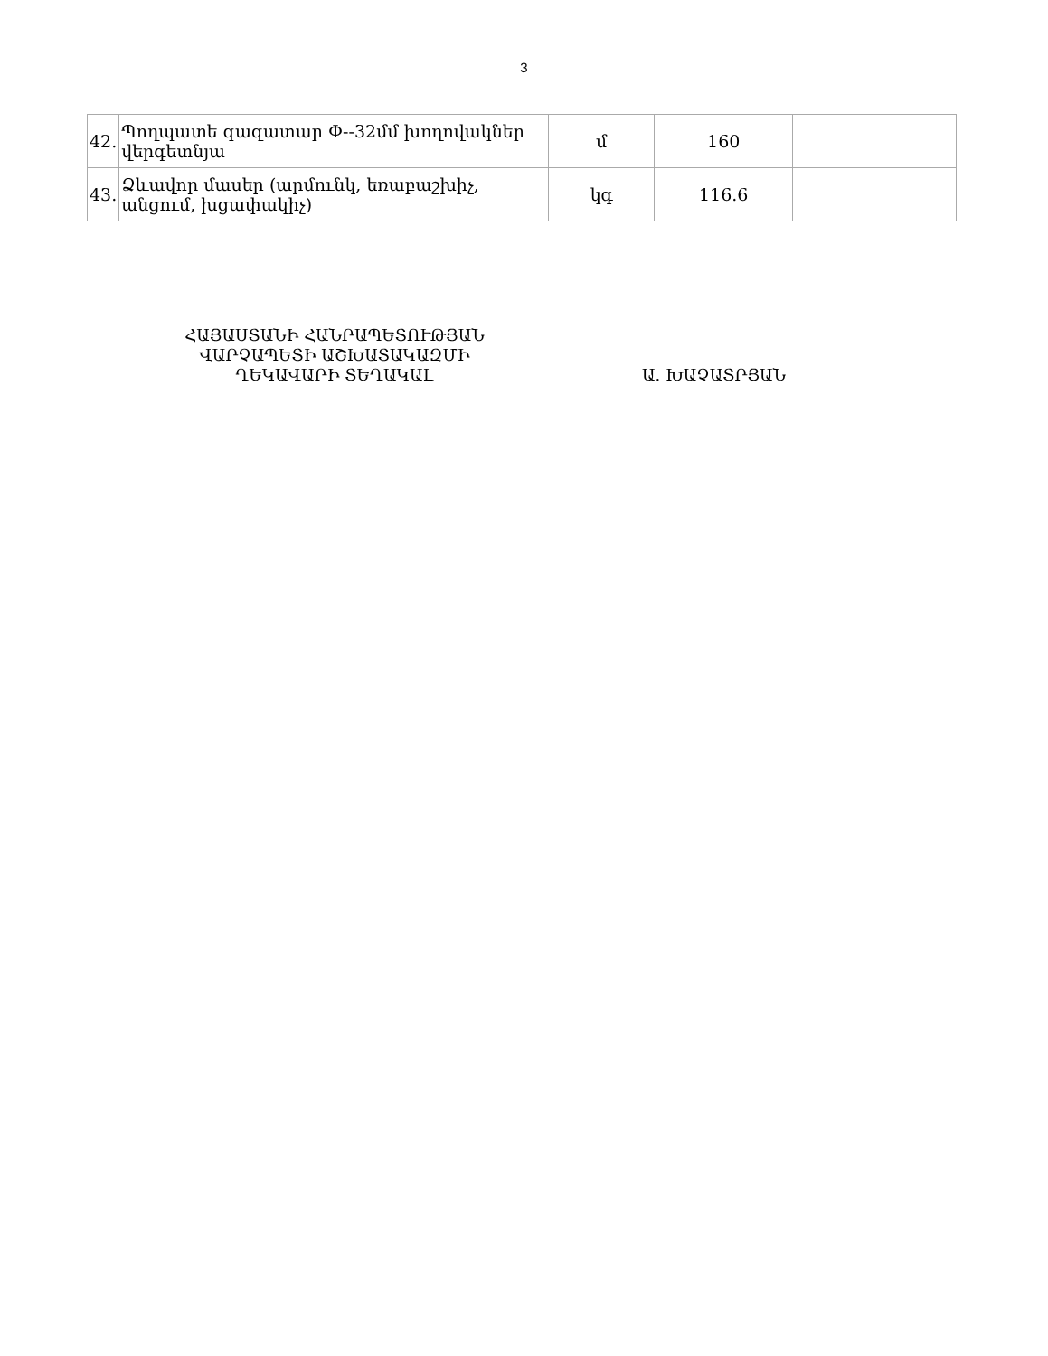3
| 42. | Պողպատե գազատար Փ--32մմ խողովակներ վերգետնյա | մ | 160 | |
| 43. | Ձևավոր մասեր (արմունկ, եռաբաշխիչ, անցում, խցափակիչ) | կգ | 116.6 | |
ՀԱՅԱՍՏԱՆԻ ՀԱՆՐԱՊԵՏՈՒԹՅԱՆ
ՎԱՐՉԱՊԵՏԻ ԱՇԽԱՏԱԿԱԶՄԻ
ՂԵԿԱՎԱՐԻ ՏԵՂԱԿԱԼ
Ա. ԽԱՉԱՏՐՅԱՆ